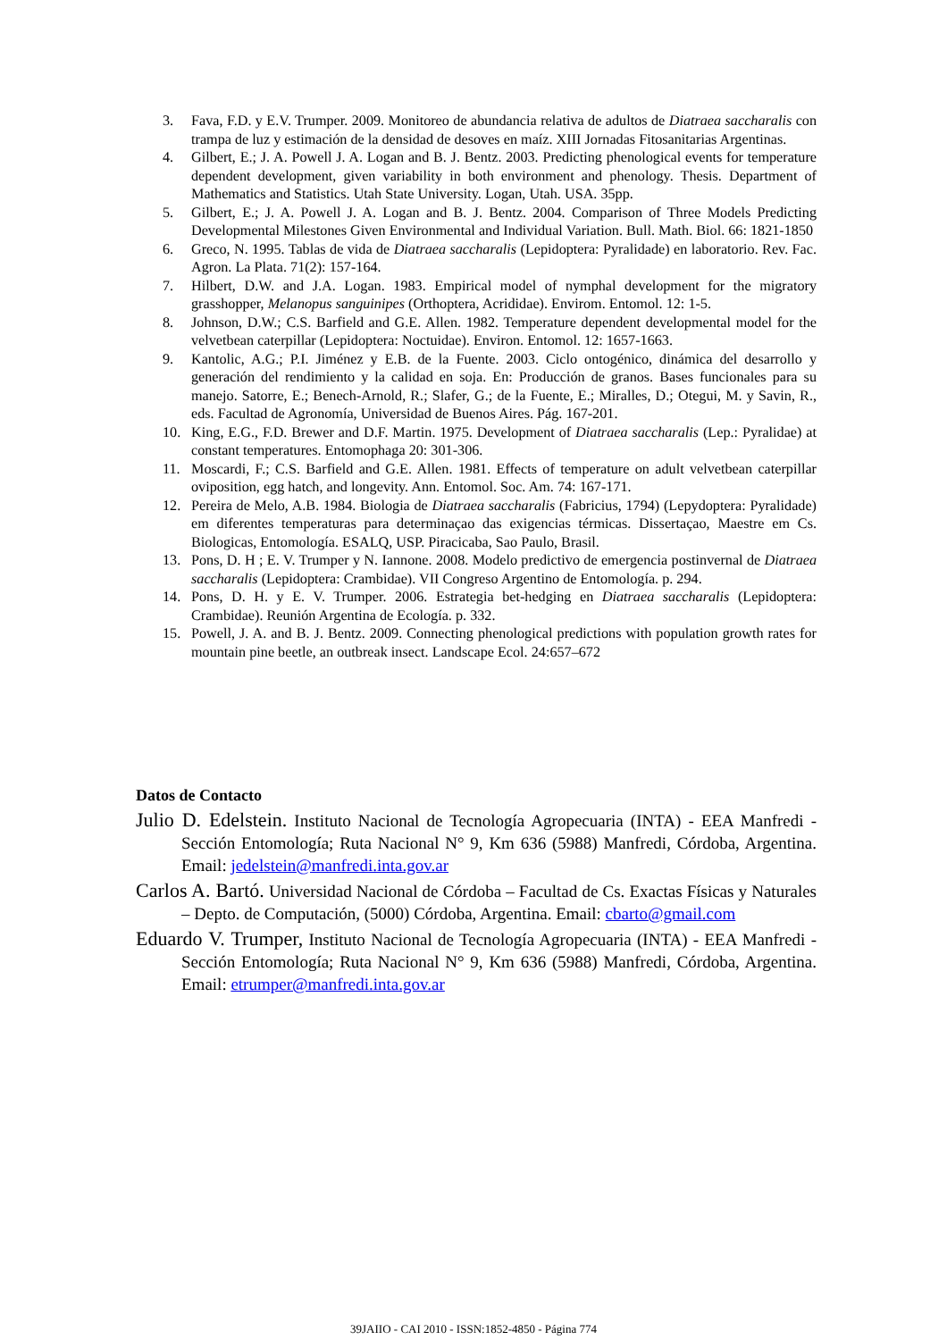3. Fava, F.D. y E.V. Trumper. 2009. Monitoreo de abundancia relativa de adultos de Diatraea saccharalis con trampa de luz y estimación de la densidad de desoves en maíz. XIII Jornadas Fitosanitarias Argentinas.
4. Gilbert, E.; J. A. Powell J. A. Logan and B. J. Bentz. 2003. Predicting phenological events for temperature dependent development, given variability in both environment and phenology. Thesis. Department of Mathematics and Statistics. Utah State University. Logan, Utah. USA. 35pp.
5. Gilbert, E.; J. A. Powell J. A. Logan and B. J. Bentz. 2004. Comparison of Three Models Predicting Developmental Milestones Given Environmental and Individual Variation. Bull. Math. Biol. 66: 1821-1850
6. Greco, N. 1995. Tablas de vida de Diatraea saccharalis (Lepidoptera: Pyralidade) en laboratorio. Rev. Fac. Agron. La Plata. 71(2): 157-164.
7. Hilbert, D.W. and J.A. Logan. 1983. Empirical model of nymphal development for the migratory grasshopper, Melanopus sanguinipes (Orthoptera, Acrididae). Envirom. Entomol. 12: 1-5.
8. Johnson, D.W.; C.S. Barfield and G.E. Allen. 1982. Temperature dependent developmental model for the velvetbean caterpillar (Lepidoptera: Noctuidae). Environ. Entomol. 12: 1657-1663.
9. Kantolic, A.G.; P.I. Jiménez y E.B. de la Fuente. 2003. Ciclo ontogénico, dinámica del desarrollo y generación del rendimiento y la calidad en soja. En: Producción de granos. Bases funcionales para su manejo. Satorre, E.; Benech-Arnold, R.; Slafer, G.; de la Fuente, E.; Miralles, D.; Otegui, M. y Savin, R., eds. Facultad de Agronomía, Universidad de Buenos Aires. Pág. 167-201.
10. King, E.G., F.D. Brewer and D.F. Martin. 1975. Development of Diatraea saccharalis (Lep.: Pyralidae) at constant temperatures. Entomophaga 20: 301-306.
11. Moscardi, F.; C.S. Barfield and G.E. Allen. 1981. Effects of temperature on adult velvetbean caterpillar oviposition, egg hatch, and longevity. Ann. Entomol. Soc. Am. 74: 167-171.
12. Pereira de Melo, A.B. 1984. Biologia de Diatraea saccharalis (Fabricius, 1794) (Lepydoptera: Pyralidade) em diferentes temperaturas para determinaçao das exigencias térmicas. Dissertaçao, Maestre em Cs. Biologicas, Entomología. ESALQ, USP. Piracicaba, Sao Paulo, Brasil.
13. Pons, D. H ; E. V. Trumper y N. Iannone. 2008. Modelo predictivo de emergencia postinvernal de Diatraea saccharalis (Lepidoptera: Crambidae). VII Congreso Argentino de Entomología. p. 294.
14. Pons, D. H. y E. V. Trumper. 2006. Estrategia bet-hedging en Diatraea saccharalis (Lepidoptera: Crambidae). Reunión Argentina de Ecología. p. 332.
15. Powell, J. A. and B. J. Bentz. 2009. Connecting phenological predictions with population growth rates for mountain pine beetle, an outbreak insect. Landscape Ecol. 24:657–672
Datos de Contacto
Julio D. Edelstein. Instituto Nacional de Tecnología Agropecuaria (INTA) - EEA Manfredi - Sección Entomología; Ruta Nacional N° 9, Km 636 (5988) Manfredi, Córdoba, Argentina. Email: jedelstein@manfredi.inta.gov.ar
Carlos A. Bartó. Universidad Nacional de Córdoba – Facultad de Cs. Exactas Físicas y Naturales – Depto. de Computación, (5000) Córdoba, Argentina. Email: cbarto@gmail.com
Eduardo V. Trumper, Instituto Nacional de Tecnología Agropecuaria (INTA) - EEA Manfredi - Sección Entomología; Ruta Nacional N° 9, Km 636 (5988) Manfredi, Córdoba, Argentina. Email: etrumper@manfredi.inta.gov.ar
39JAIIO - CAI 2010 - ISSN:1852-4850 - Página 774